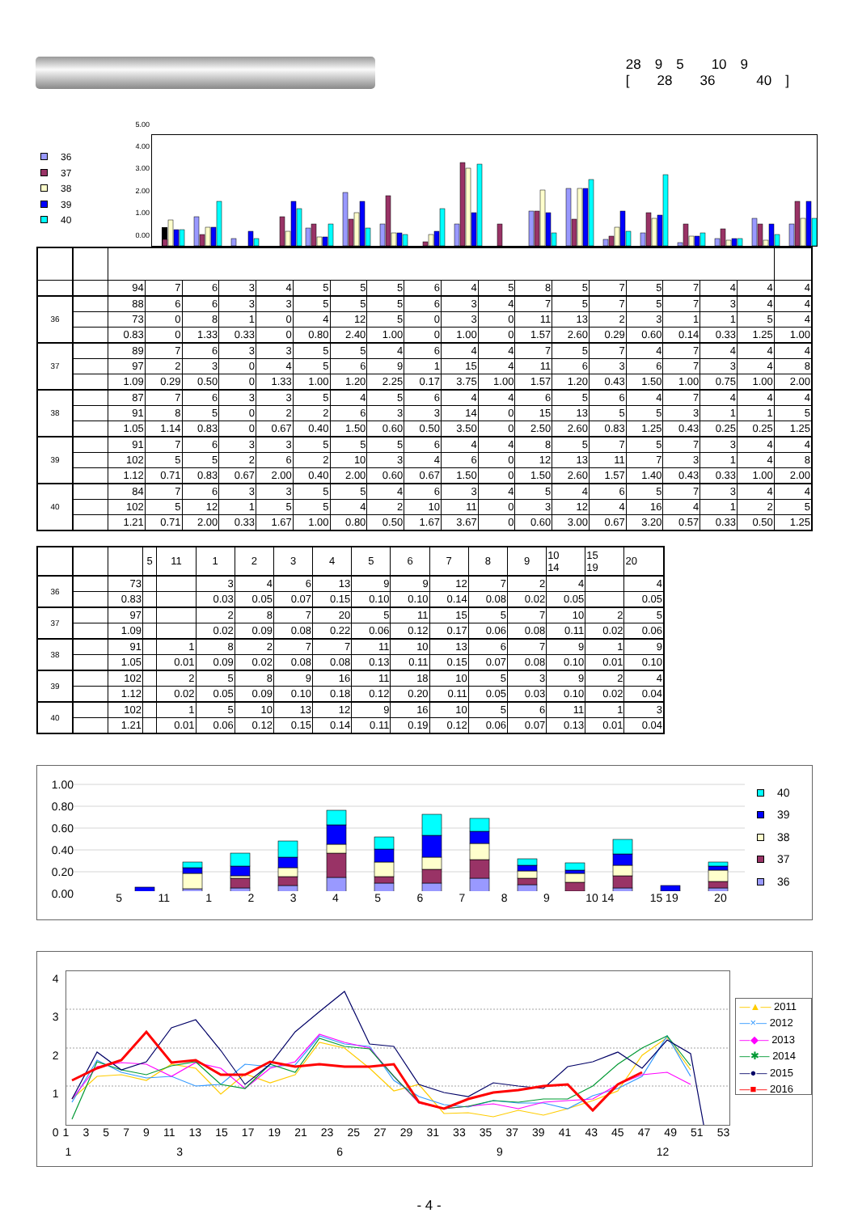28　9　5　　10　9
[　　28　　36　　　40　]
36
37
38
39
40
5.00
4.00
3.00
2.00
1.00
0.00
| | | 94 | 7 | 6 | 3 | 4 | 5 | 5 | 5 | 6 | 4 | 5 | 8 | 5 | 7 | 5 | 7 | 4 | 4 | 4 |
| 36 | | 88 | 6 | 6 | 3 | 3 | 5 | 5 | 5 | 6 | 3 | 4 | 7 | 5 | 7 | 5 | 7 | 3 | 4 | 4 |
| | | 73 | 0 | 8 | 1 | 0 | 4 | 12 | 5 | 0 | 3 | 0 | 11 | 13 | 2 | 3 | 1 | 1 | 5 | 4 |
| | | 0.83 | 0 | 1.33 | 0.33 | 0 | 0.80 | 2.40 | 1.00 | 0 | 1.00 | 0 | 1.57 | 2.60 | 0.29 | 0.60 | 0.14 | 0.33 | 1.25 | 1.00 |
| 37 | | 89 | 7 | 6 | 3 | 3 | 5 | 5 | 4 | 6 | 4 | 4 | 7 | 5 | 7 | 4 | 7 | 4 | 4 | 4 |
| | | 97 | 2 | 3 | 0 | 4 | 5 | 6 | 9 | 1 | 15 | 4 | 11 | 6 | 3 | 6 | 7 | 3 | 4 | 8 |
| | | 1.09 | 0.29 | 0.50 | 0 | 1.33 | 1.00 | 1.20 | 2.25 | 0.17 | 3.75 | 1.00 | 1.57 | 1.20 | 0.43 | 1.50 | 1.00 | 0.75 | 1.00 | 2.00 |
| 38 | | 87 | 7 | 6 | 3 | 3 | 5 | 4 | 5 | 6 | 4 | 4 | 6 | 5 | 6 | 4 | 7 | 4 | 4 | 4 |
| | | 91 | 8 | 5 | 0 | 2 | 2 | 6 | 3 | 3 | 14 | 0 | 15 | 13 | 5 | 5 | 3 | 1 | 1 | 5 |
| | | 1.05 | 1.14 | 0.83 | 0 | 0.67 | 0.40 | 1.50 | 0.60 | 0.50 | 3.50 | 0 | 2.50 | 2.60 | 0.83 | 1.25 | 0.43 | 0.25 | 0.25 | 1.25 |
| 39 | | 91 | 7 | 6 | 3 | 3 | 5 | 5 | 5 | 6 | 4 | 4 | 8 | 5 | 7 | 5 | 7 | 3 | 4 | 4 |
| | | 102 | 5 | 5 | 2 | 6 | 2 | 10 | 3 | 4 | 6 | 0 | 12 | 13 | 11 | 7 | 3 | 1 | 4 | 8 |
| | | 1.12 | 0.71 | 0.83 | 0.67 | 2.00 | 0.40 | 2.00 | 0.60 | 0.67 | 1.50 | 0 | 1.50 | 2.60 | 1.57 | 1.40 | 0.43 | 0.33 | 1.00 | 2.00 |
| 40 | | 84 | 7 | 6 | 3 | 3 | 5 | 5 | 4 | 6 | 3 | 4 | 5 | 4 | 6 | 5 | 7 | 3 | 4 | 4 |
| | | 102 | 5 | 12 | 1 | 5 | 5 | 4 | 2 | 10 | 11 | 0 | 3 | 12 | 4 | 16 | 4 | 1 | 2 | 5 |
| | | 1.21 | 0.71 | 2.00 | 0.33 | 1.67 | 1.00 | 0.80 | 0.50 | 1.67 | 3.67 | 0 | 0.60 | 3.00 | 0.67 | 3.20 | 0.57 | 0.33 | 0.50 | 1.25 |
| | | | 5 | 11 | 1 | 2 | 3 | 4 | 5 | 6 | 7 | 8 | 9 | 10 14 | 15 19 | 20 |
| 36 | | 73 | | | 3 | 4 | 6 | 13 | 9 | 9 | 12 | 7 | 2 | 4 | | 4 |
| | | 0.83 | | | 0.03 | 0.05 | 0.07 | 0.15 | 0.10 | 0.10 | 0.14 | 0.08 | 0.02 | 0.05 | | 0.05 |
| 37 | | 97 | | | 2 | 8 | 7 | 20 | 5 | 11 | 15 | 5 | 7 | 10 | 2 | 5 |
| | | 1.09 | | | 0.02 | 0.09 | 0.08 | 0.22 | 0.06 | 0.12 | 0.17 | 0.06 | 0.08 | 0.11 | 0.02 | 0.06 |
| 38 | | 91 | | 1 | 8 | 2 | 7 | 7 | 11 | 10 | 13 | 6 | 7 | 9 | 1 | 9 |
| | | 1.05 | | 0.01 | 0.09 | 0.02 | 0.08 | 0.08 | 0.13 | 0.11 | 0.15 | 0.07 | 0.08 | 0.10 | 0.01 | 0.10 |
| 39 | | 102 | | 2 | 5 | 8 | 9 | 16 | 11 | 18 | 10 | 5 | 3 | 9 | 2 | 4 |
| | | 1.12 | | 0.02 | 0.05 | 0.09 | 0.10 | 0.18 | 0.12 | 0.20 | 0.11 | 0.05 | 0.03 | 0.10 | 0.02 | 0.04 |
| 40 | | 102 | | 1 | 5 | 10 | 13 | 12 | 9 | 16 | 10 | 5 | 6 | 11 | 1 | 3 |
| | | 1.21 | | 0.01 | 0.06 | 0.12 | 0.15 | 0.14 | 0.11 | 0.19 | 0.12 | 0.06 | 0.07 | 0.13 | 0.01 | 0.04 |
1.00
0.80
0.60
0.40
0.20
0.00
5 11 1 2 3 4 5 6 7 8 9 10 14 15 19 20
40
39
38
37
36
4
3
2
1
0
1 3 5 7 9 11 13 15 17 19 21 23 25 27 29 31 33 35 37 39 41 43 45 47 49 51 53
1369 12
—▲— 2011
—×— 2012
—◆— 2013
—✱— 2014
—●— 2015
—■— 2016
- 4 -